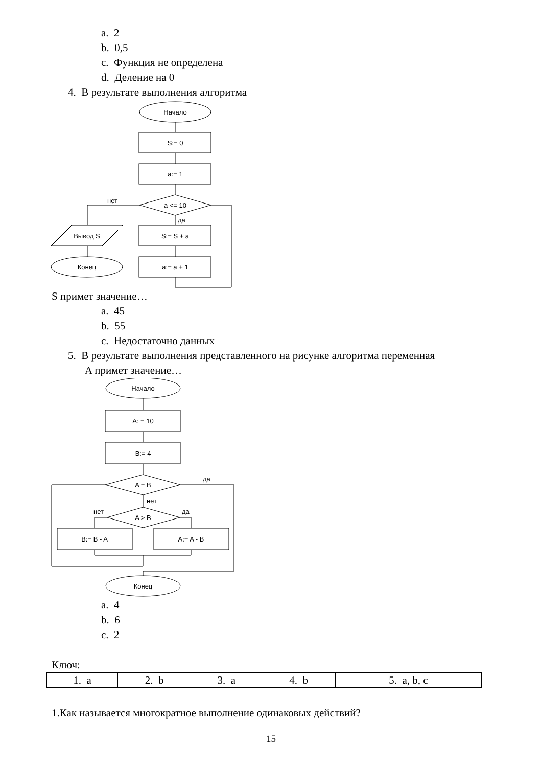a. 2
b. 0,5
c. Функция не определена
d. Деление на 0
4. В результате выполнения алгоритма
Начало
S:= 0
a:= 1
a <= 10
нет
да
S:= S + a
a:= a + 1
Вывод S
Конец
S примет значение…
a. 45
b. 55
c. Недостаточно данных
5. В результате выполнения представленного на рисунке алгоритма переменная
A примет значение…
Начало
A: = 10
B:= 4
A = B
да
нет
A > B
нет
да
B:= B - A
A:= A - B
Конец
a. 4
b. 6
c. 2
Ключ:
| 1. a | 2. b | 3. a | 4. b | 5. a, b, c |
1.Как называется многократное выполнение одинаковых действий?
15